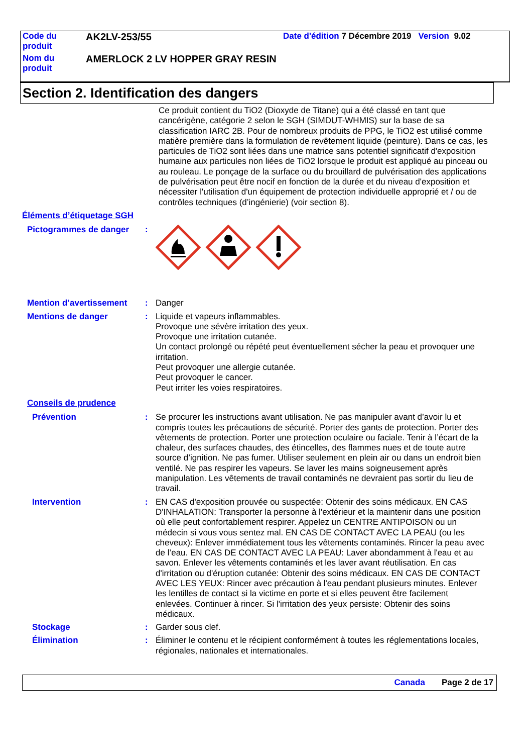| Code du produit | AK2LV-253/55 | Date d'édition 7 Décembre 2019 Version 9.02 |
| Nom du produit | AMERLOCK 2 LV HOPPER GRAY RESIN | |
Section 2. Identification des dangers
Ce produit contient du TiO2 (Dioxyde de Titane) qui a été classé en tant que cancérigène, catégorie 2 selon le SGH (SIMDUT-WHMIS) sur la base de sa classification IARC 2B. Pour de nombreux produits de PPG, le TiO2 est utilisé comme matière première dans la formulation de revêtement liquide (peinture). Dans ce cas, les particules de TiO2 sont liées dans une matrice sans potentiel significatif d'exposition humaine aux particules non liées de TiO2 lorsque le produit est appliqué au pinceau ou au rouleau. Le ponçage de la surface ou du brouillard de pulvérisation des applications de pulvérisation peut être nocif en fonction de la durée et du niveau d'exposition et nécessiter l'utilisation d'un équipement de protection individuelle approprié et / ou de contrôles techniques (d’ingénierie) (voir section 8).
Éléments d’étiquetage SGH
Pictogrammes de danger :
Mention d’avertissement : Danger
Mentions de danger : Liquide et vapeurs inflammables.
Provoque une sévère irritation des yeux.
Provoque une irritation cutanée.
Un contact prolongé ou répété peut éventuellement sécher la peau et provoquer une irritation.
Peut provoquer une allergie cutanée.
Peut provoquer le cancer.
Peut irriter les voies respiratoires.
Conseils de prudence
Prévention : Se procurer les instructions avant utilisation. Ne pas manipuler avant d’avoir lu et compris toutes les précautions de sécurité. Porter des gants de protection. Porter des vêtements de protection. Porter une protection oculaire ou faciale. Tenir à l’écart de la chaleur, des surfaces chaudes, des étincelles, des flammes nues et de toute autre source d’ignition. Ne pas fumer. Utiliser seulement en plein air ou dans un endroit bien ventilé. Ne pas respirer les vapeurs. Se laver les mains soigneusement après manipulation. Les vêtements de travail contaminés ne devraient pas sortir du lieu de travail.
Intervention : EN CAS d'exposition prouvée ou suspectée: Obtenir des soins médicaux. EN CAS D'INHALATION: Transporter la personne à l'extérieur et la maintenir dans une position où elle peut confortablement respirer. Appelez un CENTRE ANTIPOISON ou un médecin si vous vous sentez mal. EN CAS DE CONTACT AVEC LA PEAU (ou les cheveux): Enlever immédiatement tous les vêtements contaminés. Rincer la peau avec de l’eau. EN CAS DE CONTACT AVEC LA PEAU: Laver abondamment à l'eau et au savon. Enlever les vêtements contaminés et les laver avant réutilisation. En cas d'irritation ou d'éruption cutanée: Obtenir des soins médicaux. EN CAS DE CONTACT AVEC LES YEUX: Rincer avec précaution à l'eau pendant plusieurs minutes. Enlever les lentilles de contact si la victime en porte et si elles peuvent être facilement enlevées. Continuer à rincer. Si l'irritation des yeux persiste: Obtenir des soins médicaux.
Stockage : Garder sous clef.
Élimination : Éliminer le contenu et le récipient conformément à toutes les réglementations locales, régionales, nationales et internationales.
Canada Page 2 de 17